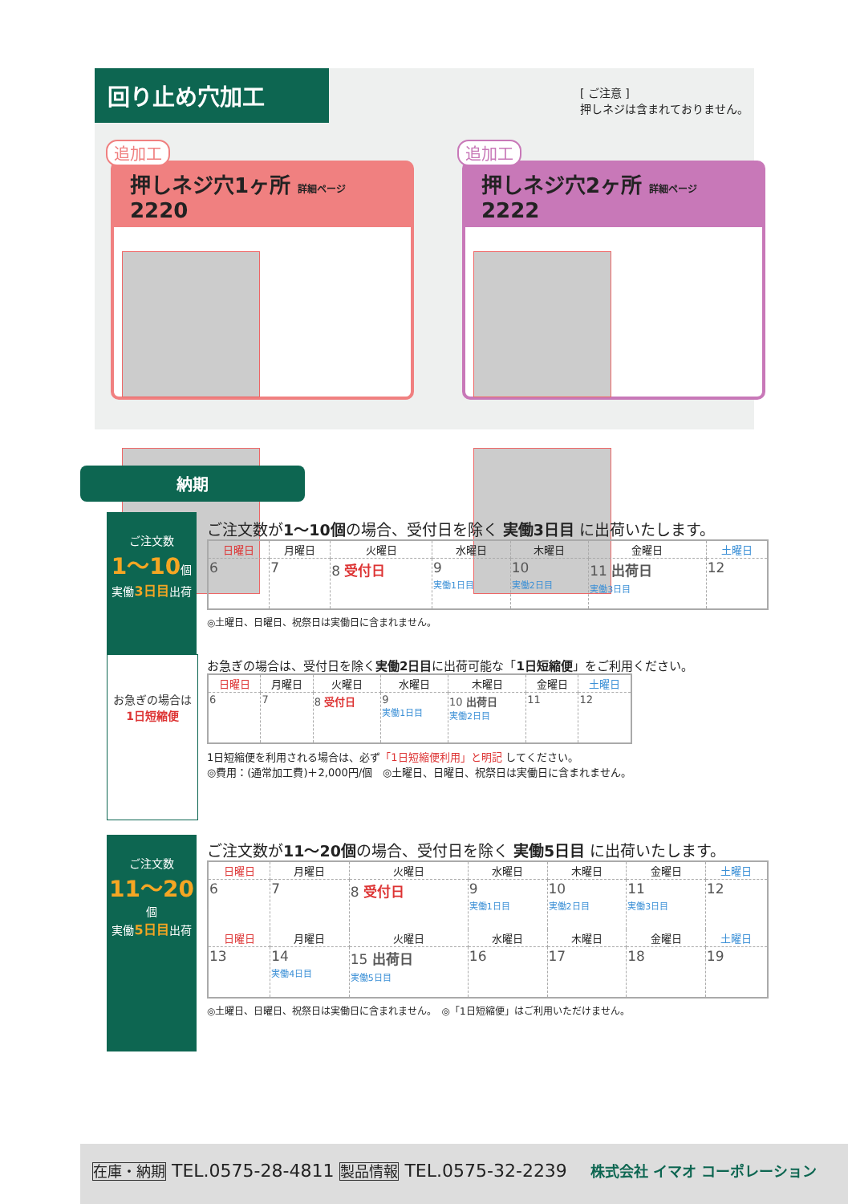回り止め穴加工
[ ご注意 ]
押しネジは含まれておりません。
追加工
押しネジ穴1ヶ所 詳細ページ 2220
追加工
押しネジ穴2ヶ所 詳細ページ 2222
納期
ご注文数
1〜10個
実働3日目出荷
お急ぎの場合は
1日短縮便
ご注文数が1〜10個の場合、受付日を除く 実働3日目 に出荷いたします。
| 日曜日 | 月曜日 | 火曜日 | 水曜日 | 木曜日 | 金曜日 | 土曜日 |
| --- | --- | --- | --- | --- | --- | --- |
| 6 | 7 | 8 受付日 | 9 実働1日目 | 10 実働2日目 | 11 出荷日 実働3日目 | 12 |
◎土曜日、日曜日、祝祭日は実働日に含まれません。
お急ぎの場合は、受付日を除く実働2日目に出荷可能な「1日短縮便」をご利用ください。
| 日曜日 | 月曜日 | 火曜日 | 水曜日 | 木曜日 | 金曜日 | 土曜日 |
| --- | --- | --- | --- | --- | --- | --- |
| 6 | 7 | 8 受付日 | 9 実働1日目 | 10 出荷日 実働2日目 | 11 | 12 |
1日短縮便を利用される場合は、必ず「1日短縮便利用」と明記 してください。
◎費用：(通常加工費)＋2,000円/個　◎土曜日、日曜日、祝祭日は実働日に含まれません。
ご注文数
11〜20個
実働5日目出荷
ご注文数が11〜20個の場合、受付日を除く 実働5日目 に出荷いたします。
| 日曜日 | 月曜日 | 火曜日 | 水曜日 | 木曜日 | 金曜日 | 土曜日 |
| --- | --- | --- | --- | --- | --- | --- |
| 6 | 7 | 8 受付日 | 9 実働1日目 | 10 実働2日目 | 11 実働3日目 | 12 |
| 日曜日 | 月曜日 | 火曜日 | 水曜日 | 木曜日 | 金曜日 | 土曜日 |
| 13 | 14 実働4日目 | 15 出荷日 実働5日目 | 16 | 17 | 18 | 19 |
◎土曜日、日曜日、祝祭日は実働日に含まれません。　◎「1日短縮便」はご利用いただけません。
在庫・納期 TEL.0575-28-4811 製品情報 TEL.0575-32-2239 　株式会社 イマオ コーポレーション